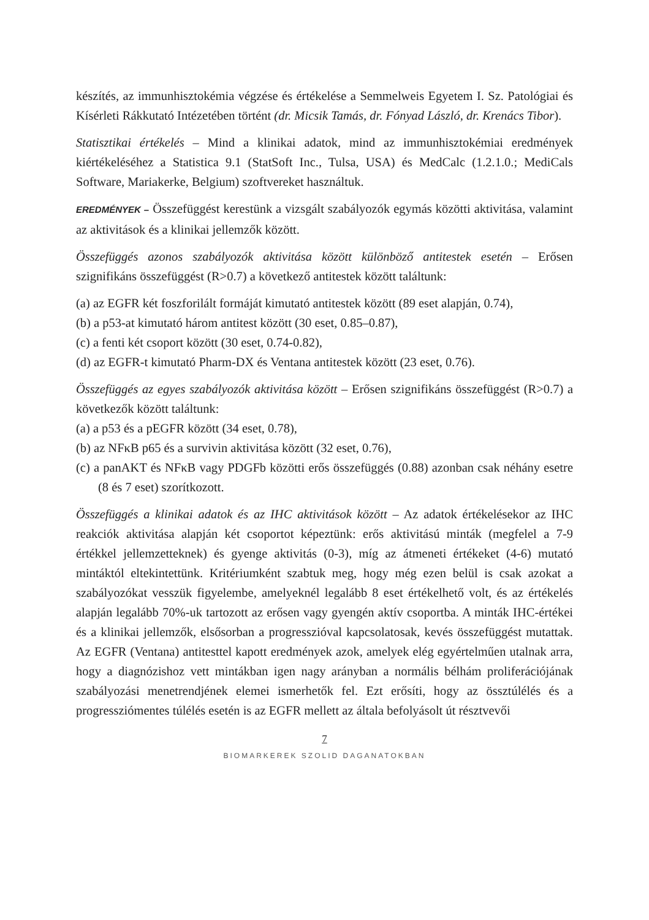készítés, az immunhisztokémia végzése és értékelése a Semmelweis Egyetem I. Sz. Patológiai és Kísérleti Rákkutató Intézetében történt (dr. Micsik Tamás, dr. Fónyad László, dr. Krenács Tibor).
Statisztikai értékelés – Mind a klinikai adatok, mind az immunhisztokémiai eredmények kiértékeléséhez a Statistica 9.1 (StatSoft Inc., Tulsa, USA) és MedCalc (1.2.1.0.; MediCals Software, Mariakerke, Belgium) szoftvereket használtuk.
EREDMÉNYEK – Összefüggést kerestünk a vizsgált szabályozók egymás közötti aktivitása, valamint az aktivitások és a klinikai jellemzők között.
Összefüggés azonos szabályozók aktivitása között különböző antitestek esetén – Erősen szignifikáns összefüggést (R>0.7) a következő antitestek között találtunk:
(a) az EGFR két foszforilált formáját kimutató antitestek között (89 eset alapján, 0.74),
(b) a p53-at kimutató három antitest között (30 eset, 0.85–0.87),
(c) a fenti két csoport között (30 eset, 0.74-0.82),
(d) az EGFR-t kimutató Pharm-DX és Ventana antitestek között (23 eset, 0.76).
Összefüggés az egyes szabályozók aktivitása között – Erősen szignifikáns összefüggést (R>0.7) a következők között találtunk:
(a) a p53 és a pEGFR között (34 eset, 0.78),
(b) az NFκB p65 és a survivin aktivitása között (32 eset, 0.76),
(c) a panAKT és NFκB vagy PDGFb közötti erős összefüggés (0.88) azonban csak néhány esetre (8 és 7 eset) szorítkozott.
Összefüggés a klinikai adatok és az IHC aktivitások között – Az adatok értékelésekor az IHC reakciók aktivitása alapján két csoportot képeztünk: erős aktivitású minták (megfelel a 7-9 értékkel jellemzetteknek) és gyenge aktivitás (0-3), míg az átmeneti értékeket (4-6) mutató mintáktól eltekintettünk. Kritériumként szabtuk meg, hogy még ezen belül is csak azokat a szabályozókat vesszük figyelembe, amelyeknél legalább 8 eset értékelhető volt, és az értékelés alapján legalább 70%-uk tartozott az erősen vagy gyengén aktív csoportba. A minták IHC-értékei és a klinikai jellemzők, elsősorban a progresszióval kapcsolatosak, kevés összefüggést mutattak. Az EGFR (Ventana) antitesttel kapott eredmények azok, amelyek elég egyértelműen utalnak arra, hogy a diagnózishoz vett mintákban igen nagy arányban a normális bélhám proliferációjának szabályozási menetrendjének elemei ismerhetők fel. Ezt erősíti, hogy az össztúlélés és a progressziómentes túlélés esetén is az EGFR mellett az általa befolyásolt út résztvevői
7
BIOMARKEREK SZOLID DAGANATOKBAN